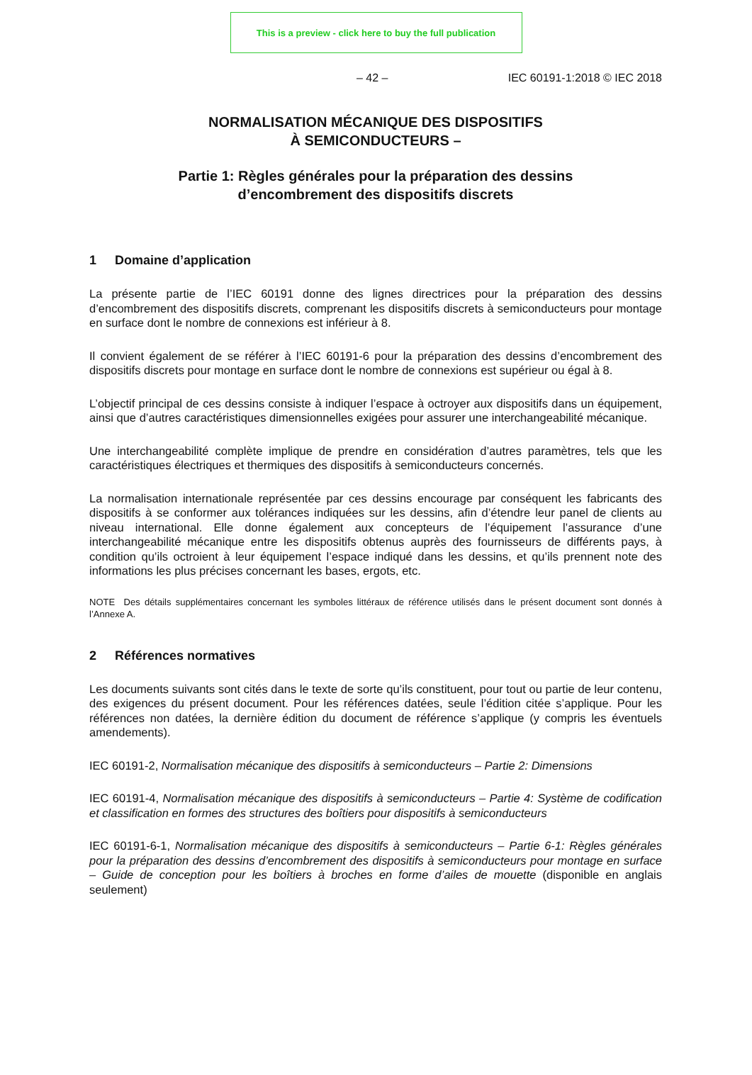This is a preview - click here to buy the full publication
– 42 – IEC 60191-1:2018 © IEC 2018
NORMALISATION MÉCANIQUE DES DISPOSITIFS
À SEMICONDUCTEURS –
Partie 1: Règles générales pour la préparation des dessins
d’encombrement des dispositifs discrets
1 Domaine d’application
La présente partie de l’IEC 60191 donne des lignes directrices pour la préparation des dessins d’encombrement des dispositifs discrets, comprenant les dispositifs discrets à semiconducteurs pour montage en surface dont le nombre de connexions est inférieur à 8.
Il convient également de se référer à l’IEC 60191-6 pour la préparation des dessins d’encombrement des dispositifs discrets pour montage en surface dont le nombre de connexions est supérieur ou égal à 8.
L’objectif principal de ces dessins consiste à indiquer l’espace à octroyer aux dispositifs dans un équipement, ainsi que d’autres caractéristiques dimensionnelles exigées pour assurer une interchangeabilité mécanique.
Une interchangeabilité complète implique de prendre en considération d’autres paramètres, tels que les caractéristiques électriques et thermiques des dispositifs à semiconducteurs concernés.
La normalisation internationale représentée par ces dessins encourage par conséquent les fabricants des dispositifs à se conformer aux tolérances indiquées sur les dessins, afin d’étendre leur panel de clients au niveau international. Elle donne également aux concepteurs de l’équipement l’assurance d’une interchangeabilité mécanique entre les dispositifs obtenus auprès des fournisseurs de différents pays, à condition qu’ils octroient à leur équipement l’espace indiqué dans les dessins, et qu’ils prennent note des informations les plus précises concernant les bases, ergots, etc.
NOTE Des détails supplémentaires concernant les symboles littéraux de référence utilisés dans le présent document sont donnés à l’Annexe A.
2 Références normatives
Les documents suivants sont cités dans le texte de sorte qu’ils constituent, pour tout ou partie de leur contenu, des exigences du présent document. Pour les références datées, seule l’édition citée s’applique. Pour les références non datées, la dernière édition du document de référence s’applique (y compris les éventuels amendements).
IEC 60191-2, Normalisation mécanique des dispositifs à semiconducteurs – Partie 2: Dimensions
IEC 60191-4, Normalisation mécanique des dispositifs à semiconducteurs – Partie 4: Système de codification et classification en formes des structures des boîtiers pour dispositifs à semiconducteurs
IEC 60191-6-1, Normalisation mécanique des dispositifs à semiconducteurs – Partie 6-1: Règles générales pour la préparation des dessins d’encombrement des dispositifs à semiconducteurs pour montage en surface – Guide de conception pour les boîtiers à broches en forme d’ailes de mouette (disponible en anglais seulement)